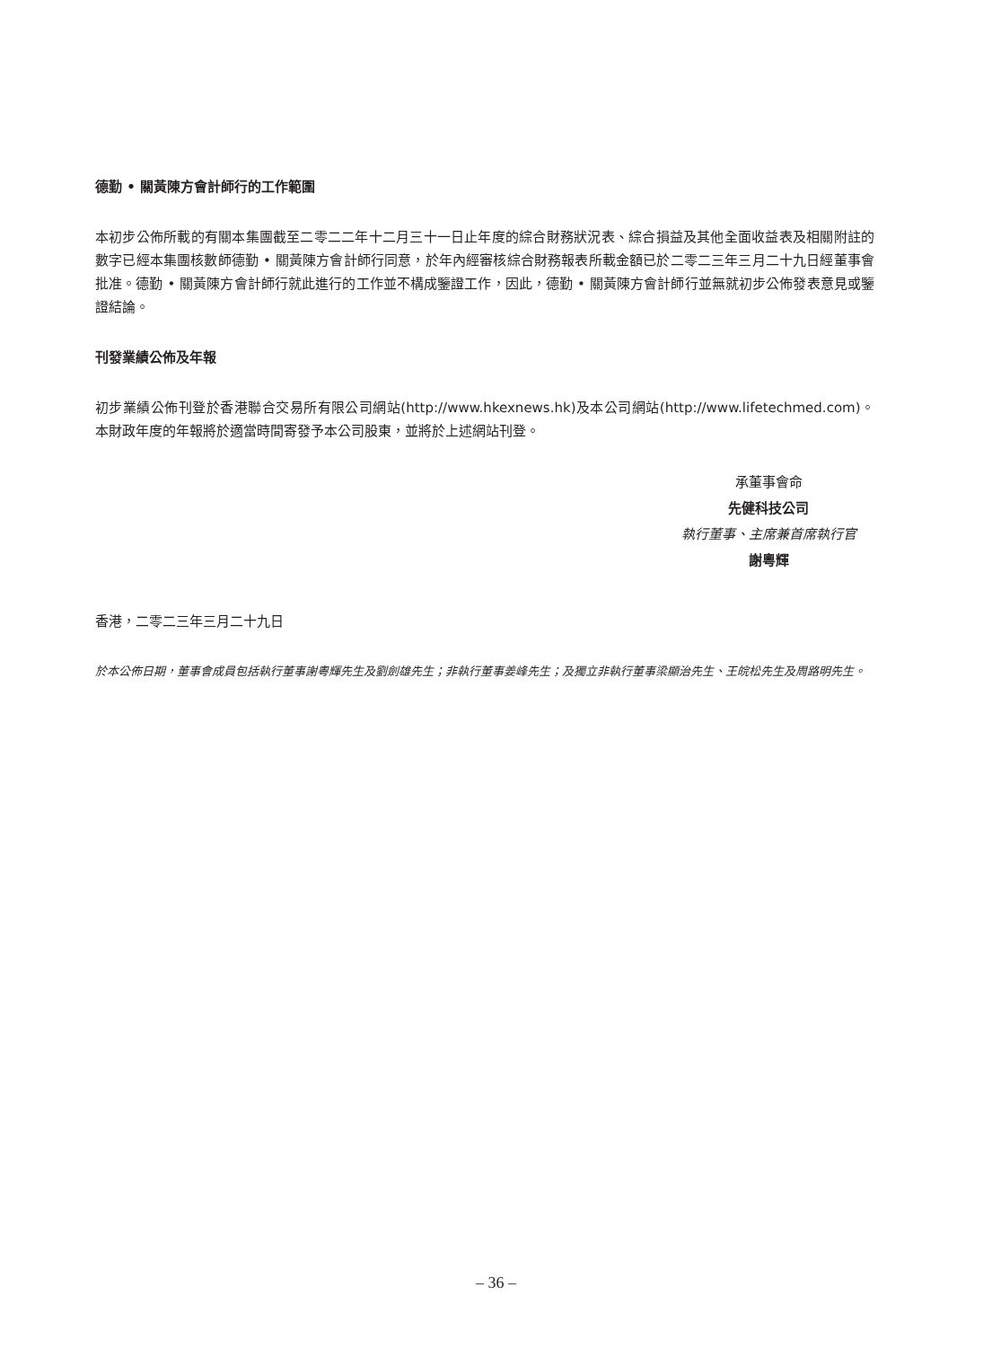德勤 • 關黃陳方會計師行的工作範圍
本初步公佈所載的有關本集團截至二零二二年十二月三十一日止年度的綜合財務狀況表、綜合損益及其他全面收益表及相關附註的數字已經本集團核數師德勤 • 關黃陳方會計師行同意，於年內經審核綜合財務報表所載金額已於二零二三年三月二十九日經董事會批准。德勤 • 關黃陳方會計師行就此進行的工作並不構成鑒證工作，因此，德勤 • 關黃陳方會計師行並無就初步公佈發表意見或鑒證結論。
刊發業績公佈及年報
初步業績公佈刊登於香港聯合交易所有限公司網站(http://www.hkexnews.hk)及本公司網站(http://www.lifetechmed.com)。本財政年度的年報將於適當時間寄發予本公司股東，並將於上述網站刊登。
承董事會命
先健科技公司
執行董事、主席兼首席執行官
謝粵輝
香港，二零二三年三月二十九日
於本公佈日期，董事會成員包括執行董事謝粵輝先生及劉劍雄先生；非執行董事姜峰先生；及獨立非執行董事梁顯治先生、王皖松先生及周路明先生。
– 36 –